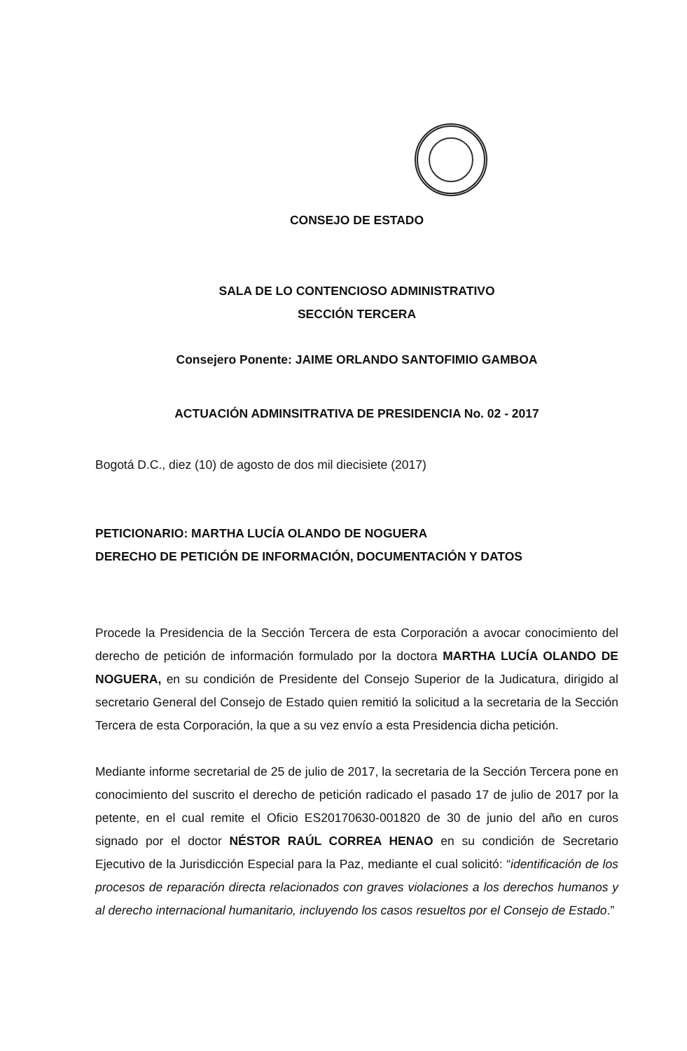CONSEJO DE ESTADO
SALA DE LO CONTENCIOSO ADMINISTRATIVO
SECCIÓN TERCERA
Consejero Ponente: JAIME ORLANDO SANTOFIMIO GAMBOA
ACTUACIÓN ADMINSITRATIVA DE PRESIDENCIA No. 02 - 2017
Bogotá D.C., diez (10) de agosto de dos mil diecisiete (2017)
PETICIONARIO: MARTHA LUCÍA OLANDO DE NOGUERA
DERECHO DE PETICIÓN DE INFORMACIÓN, DOCUMENTACIÓN Y DATOS
Procede la Presidencia de la Sección Tercera de esta Corporación a avocar conocimiento del derecho de petición de información formulado por la doctora MARTHA LUCÍA OLANDO DE NOGUERA, en su condición de Presidente del Consejo Superior de la Judicatura, dirigido al secretario General del Consejo de Estado quien remitió la solicitud a la secretaria de la Sección Tercera de esta Corporación, la que a su vez envío a esta Presidencia dicha petición.
Mediante informe secretarial de 25 de julio de 2017, la secretaria de la Sección Tercera pone en conocimiento del suscrito el derecho de petición radicado el pasado 17 de julio de 2017 por la petente, en el cual remite el Oficio ES20170630-001820 de 30 de junio del año en curos signado por el doctor NÉSTOR RAÚL CORREA HENAO en su condición de Secretario Ejecutivo de la Jurisdicción Especial para la Paz, mediante el cual solicitó: “identificación de los procesos de reparación directa relacionados con graves violaciones a los derechos humanos y al derecho internacional humanitario, incluyendo los casos resueltos por el Consejo de Estado.”